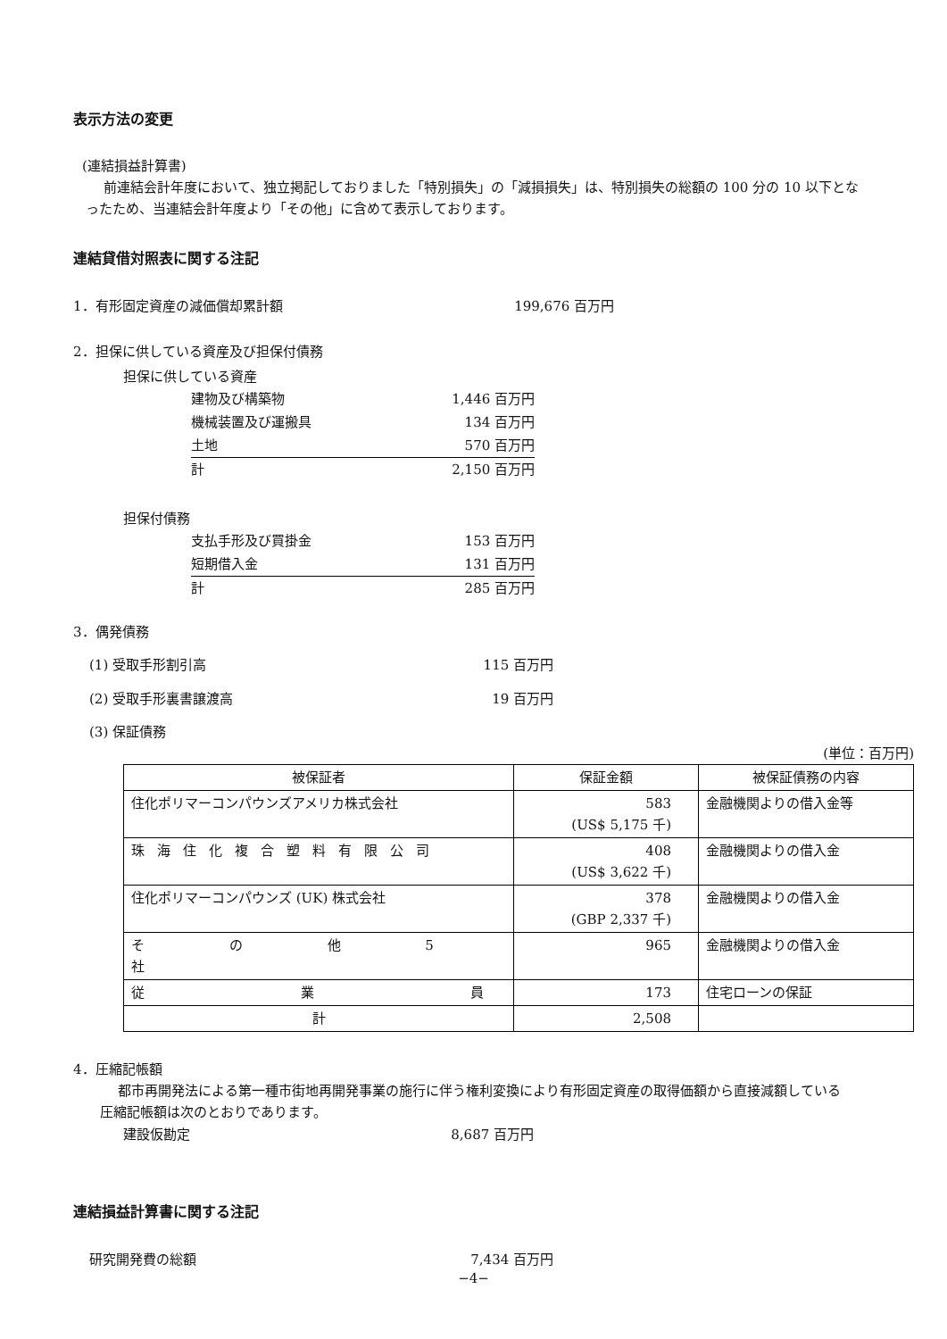表示方法の変更
(連結損益計算書)
前連結会計年度において、独立掲記しておりました「特別損失」の「減損損失」は、特別損失の総額の 100 分の 10 以下となったため、当連結会計年度より「その他」に含めて表示しております。
連結貸借対照表に関する注記
1．有形固定資産の減価償却累計額 199,676 百万円
2．担保に供している資産及び担保付債務
担保に供している資産
建物及び構築物 1,446 百万円
機械装置及び運搬具 134 百万円
土地 570 百万円
計 2,150 百万円
担保付債務
支払手形及び買掛金 153 百万円
短期借入金 131 百万円
計 285 百万円
3．偶発債務
(1) 受取手形割引高 115 百万円
(2) 受取手形裏書譲渡高 19 百万円
(3) 保証債務
(単位：百万円)
| 被保証者 | 保証金額 | 被保証債務の内容 |
| --- | --- | --- |
| 住化ポリマーコンパウンズアメリカ株式会社 | 583 (US$ 5,175 千) | 金融機関よりの借入金等 |
| 珠海住化複合塑料有限公司 | 408 (US$ 3,622 千) | 金融機関よりの借入金 |
| 住化ポリマーコンパウンズ (UK) 株式会社 | 378 (GBP 2,337 千) | 金融機関よりの借入金 |
| そ の 他 5 社 | 965 | 金融機関よりの借入金 |
| 従 業 員 | 173 | 住宅ローンの保証 |
| 計 | 2,508 | |
4．圧縮記帳額
都市再開発法による第一種市街地再開発事業の施行に伴う権利変換により有形固定資産の取得価額から直接減額している圧縮記帳額は次のとおりであります。
建設仮勘定 8,687 百万円
連結損益計算書に関する注記
研究開発費の総額 7,434 百万円
−4−